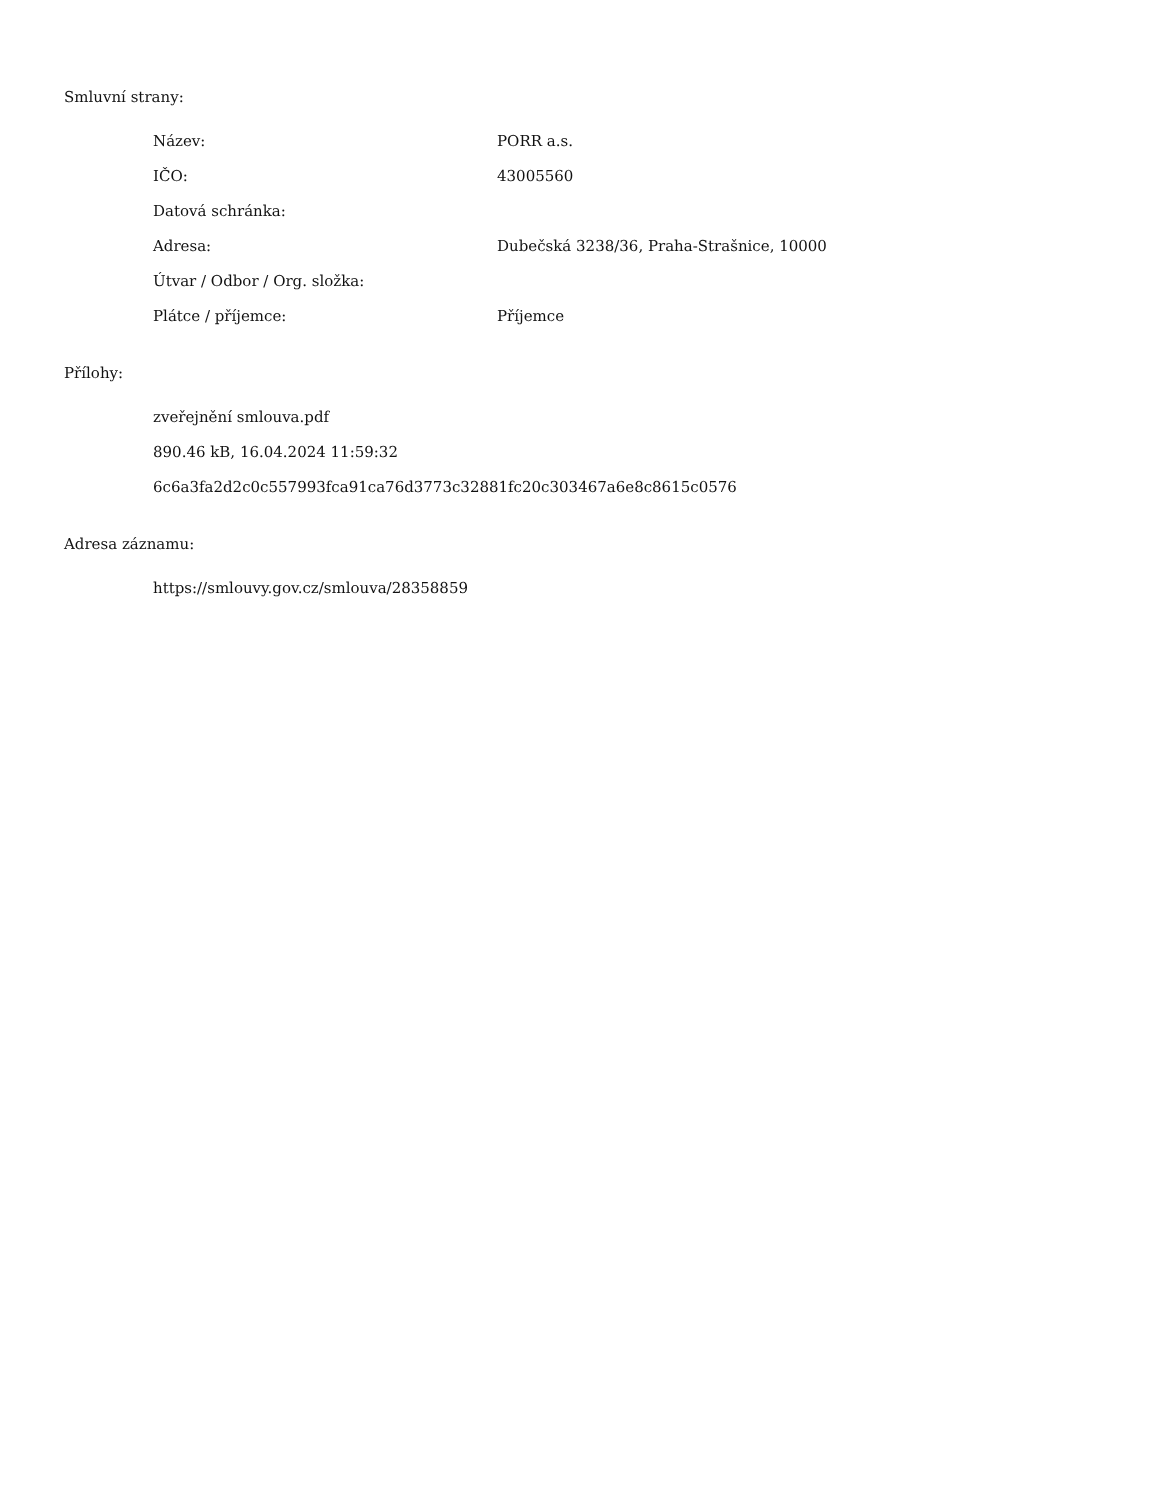Smluvní strany:
| Název: | PORR a.s. |
| IČO: | 43005560 |
| Datová schránka: | |
| Adresa: | Dubečská 3238/36, Praha-Strašnice, 10000 |
| Útvar / Odbor / Org. složka: | |
| Plátce / příjemce: | Příjemce |
Přílohy:
zveřejnění smlouva.pdf
890.46 kB, 16.04.2024 11:59:32
6c6a3fa2d2c0c557993fca91ca76d3773c32881fc20c303467a6e8c8615c0576
Adresa záznamu:
https://smlouvy.gov.cz/smlouva/28358859